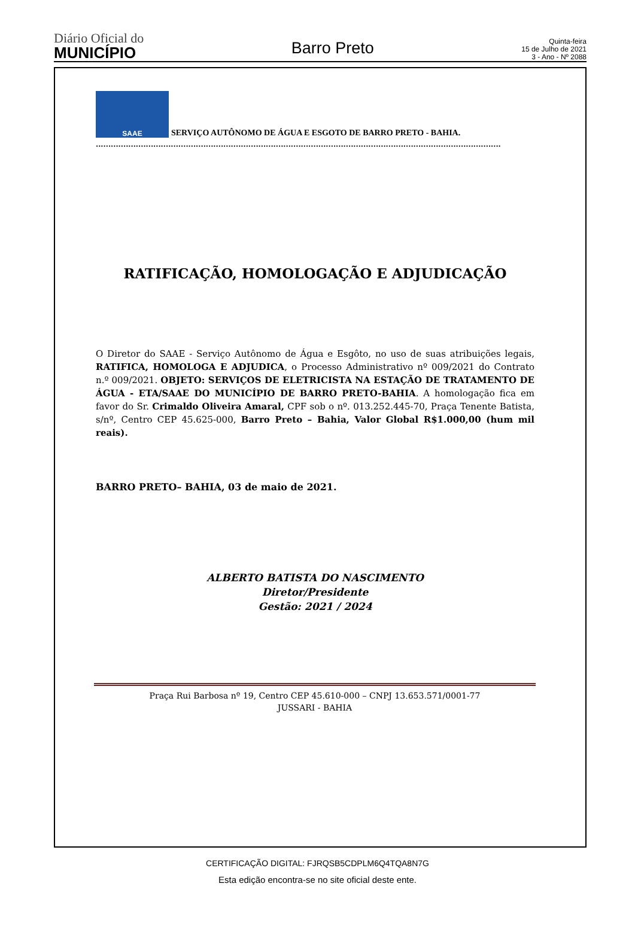Diário Oficial do
MUNICÍPIO
Barro Preto
Quinta-feira
15 de Julho de 2021
3 - Ano - Nº 2088
SAAE
SERVIÇO AUTÔNOMO DE ÁGUA E ESGOTO DE BARRO PRETO - BAHIA.
..................................................................................................................................................................
RATIFICAÇÃO, HOMOLOGAÇÃO E ADJUDICAÇÃO
O Diretor do SAAE - Serviço Autônomo de Água e Esgôto, no uso de suas atribuições legais, RATIFICA, HOMOLOGA E ADJUDICA, o Processo Administrativo nº 009/2021 do Contrato n.º 009/2021. OBJETO: SERVIÇOS DE ELETRICISTA NA ESTAÇÃO DE TRATAMENTO DE ÁGUA - ETA/SAAE DO MUNICÍPIO DE BARRO PRETO-BAHIA. A homologação fica em favor do Sr. Crimaldo Oliveira Amaral, CPF sob o nº. 013.252.445-70, Praça Tenente Batista, s/nº, Centro CEP 45.625-000, Barro Preto – Bahia, Valor Global R$1.000,00 (hum mil reais).
BARRO PRETO– BAHIA, 03 de maio de 2021.
ALBERTO BATISTA DO NASCIMENTO
Diretor/Presidente
Gestão: 2021 / 2024
Praça Rui Barbosa nº 19, Centro CEP 45.610-000 – CNPJ 13.653.571/0001-77
JUSSARI - BAHIA
CERTIFICAÇÃO DIGITAL: FJRQSB5CDPLM6Q4TQA8N7G
Esta edição encontra-se no site oficial deste ente.